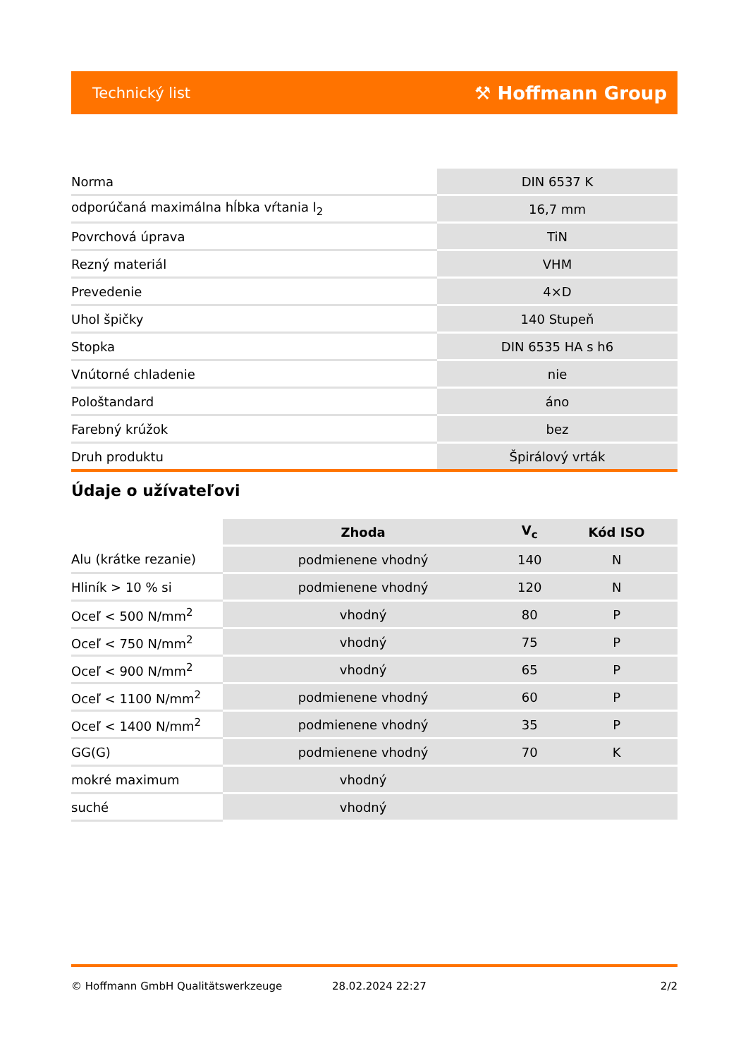Technický list ⚒ Hoffmann Group
| Norma | DIN 6537 K |
| odporúčaná maximálna hĺbka vŕtania l<sub>2</sub> | 16,7 mm |
| Povrchová úprava | TiN |
| Rezný materiál | VHM |
| Prevedenie | 4×D |
| Uhol špičky | 140 Stupeň |
| Stopka | DIN 6535 HA s h6 |
| Vnútorné chladenie | nie |
| Pološtandard | áno |
| Farebný krúžok | bez |
| Druh produktu | Špirálový vrták |
Údaje o užívateľovi
| | Zhoda | V<sub>c</sub> | Kód ISO |
| --- | --- | --- | --- |
| Alu (krátke rezanie) | podmienene vhodný | 140 | N |
| Hliník > 10 % si | podmienene vhodný | 120 | N |
| Oceľ < 500 N/mm<sup>2</sup> | vhodný | 80 | P |
| Oceľ < 750 N/mm<sup>2</sup> | vhodný | 75 | P |
| Oceľ < 900 N/mm<sup>2</sup> | vhodný | 65 | P |
| Oceľ < 1100 N/mm<sup>2</sup> | podmienene vhodný | 60 | P |
| Oceľ < 1400 N/mm<sup>2</sup> | podmienene vhodný | 35 | P |
| GG(G) | podmienene vhodný | 70 | K |
| mokré maximum | vhodný | | |
| suché | vhodný | | |
© Hoffmann GmbH Qualitätswerkzeuge 28.02.2024 22:27 2/2